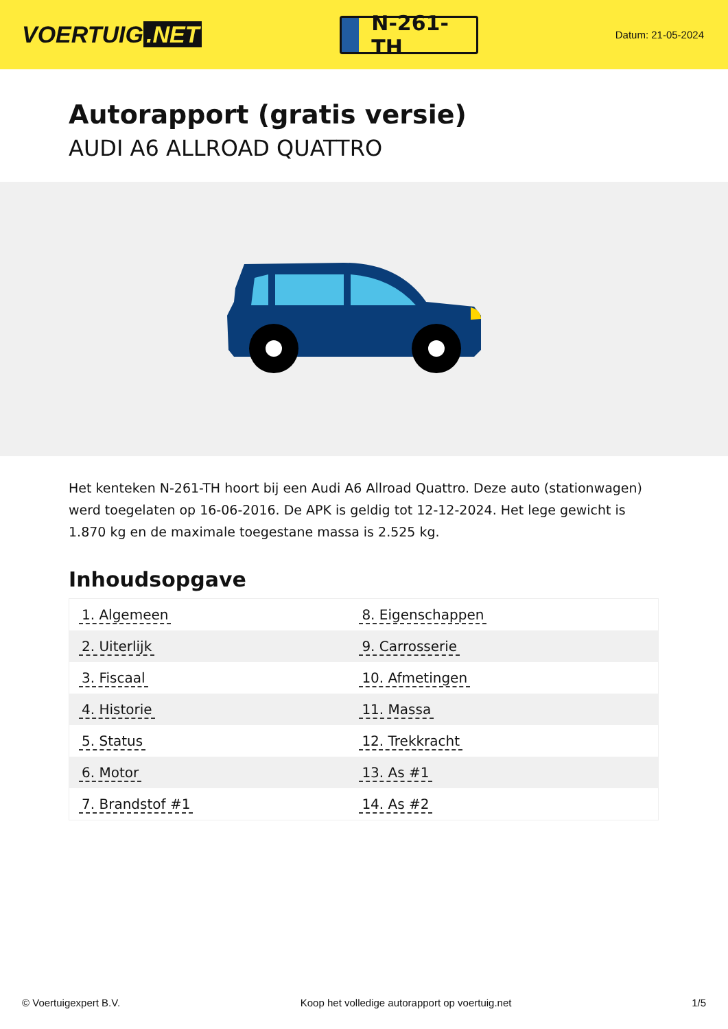VOERTUIG.NET
N-261-TH
Datum: 21-05-2024
Autorapport (gratis versie)
AUDI A6 ALLROAD QUATTRO
Het kenteken N-261-TH hoort bij een Audi A6 Allroad Quattro. Deze auto (stationwagen) werd toegelaten op 16-06-2016. De APK is geldig tot 12-12-2024. Het lege gewicht is 1.870 kg en de maximale toegestane massa is 2.525 kg.
Inhoudsopgave
| 1. Algemeen | 8. Eigenschappen |
| 2. Uiterlijk | 9. Carrosserie |
| 3. Fiscaal | 10. Afmetingen |
| 4. Historie | 11. Massa |
| 5. Status | 12. Trekkracht |
| 6. Motor | 13. As #1 |
| 7. Brandstof #1 | 14. As #2 |
© Voertuigexpert B.V. Koop het volledige autorapport op voertuig.net 1/5